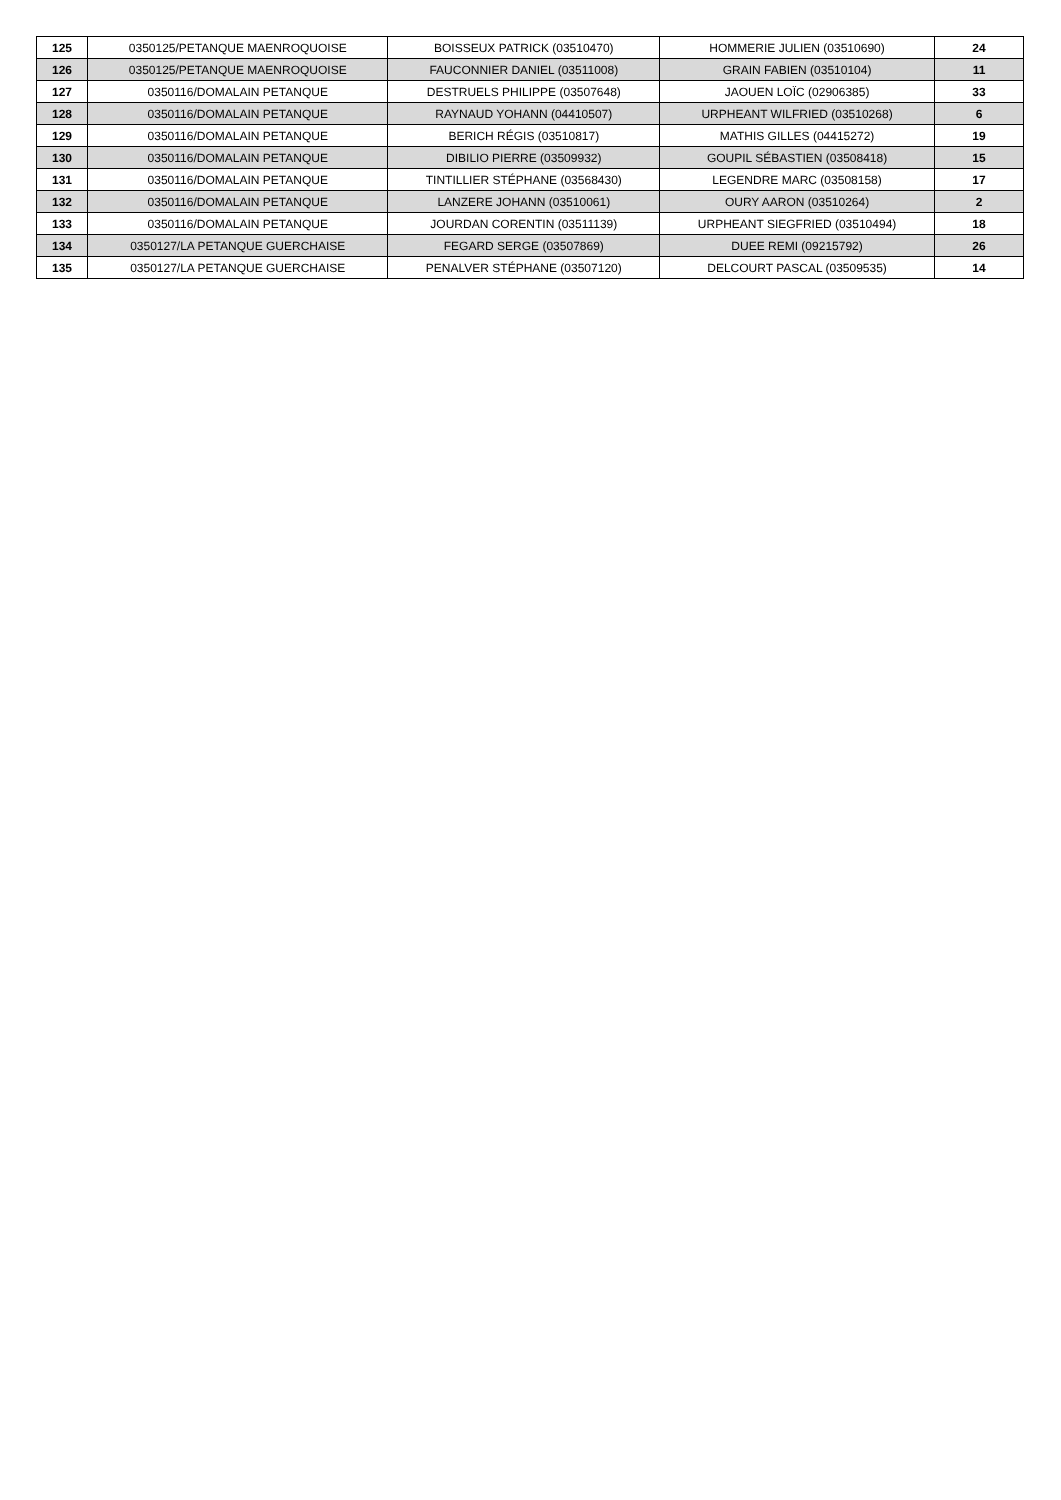| 125 | 0350125/PETANQUE MAENROQUOISE | BOISSEUX PATRICK (03510470) | HOMMERIE JULIEN (03510690) | 24 |
| 126 | 0350125/PETANQUE MAENROQUOISE | FAUCONNIER DANIEL (03511008) | GRAIN FABIEN (03510104) | 11 |
| 127 | 0350116/DOMALAIN PETANQUE | DESTRUELS PHILIPPE (03507648) | JAOUEN LOÏC (02906385) | 33 |
| 128 | 0350116/DOMALAIN PETANQUE | RAYNAUD YOHANN (04410507) | URPHEANT WILFRIED (03510268) | 6 |
| 129 | 0350116/DOMALAIN PETANQUE | BERICH RÉGIS (03510817) | MATHIS GILLES (04415272) | 19 |
| 130 | 0350116/DOMALAIN PETANQUE | DIBILIO PIERRE (03509932) | GOUPIL SÉBASTIEN (03508418) | 15 |
| 131 | 0350116/DOMALAIN PETANQUE | TINTILLIER STÉPHANE (03568430) | LEGENDRE MARC (03508158) | 17 |
| 132 | 0350116/DOMALAIN PETANQUE | LANZERE JOHANN (03510061) | OURY AARON (03510264) | 2 |
| 133 | 0350116/DOMALAIN PETANQUE | JOURDAN CORENTIN (03511139) | URPHEANT SIEGFRIED (03510494) | 18 |
| 134 | 0350127/LA PETANQUE GUERCHAISE | FEGARD SERGE (03507869) | DUEE REMI (09215792) | 26 |
| 135 | 0350127/LA PETANQUE GUERCHAISE | PENALVER STÉPHANE (03507120) | DELCOURT PASCAL (03509535) | 14 |